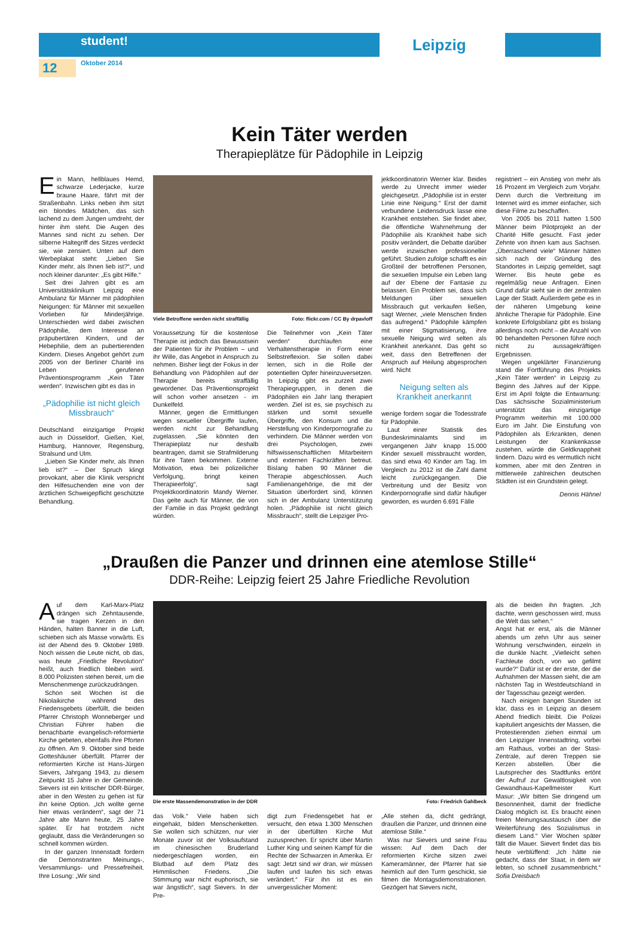student!
Leipzig
12
Oktober 2014
Kein Täter werden
Therapieplätze für Pädophile in Leipzig
Ein Mann, hellblaues Hemd, schwarze Lederjacke, kurze braune Haare, fährt mit der Straßenbahn. Links neben ihm sitzt ein blondes Mädchen, das sich lachend zu dem Jungen umdreht, der hinter ihm steht. Die Augen des Mannes sind nicht zu sehen. Der silberne Haltegriff des Sitzes verdeckt sie, wie zensiert. Unten auf dem Werbeplakat steht: „Lieben Sie Kinder mehr, als Ihnen lieb ist?“, und noch kleiner darunter: „Es gibt Hilfe.“
Seit drei Jahren gibt es am Universitätsklinikum Leipzig eine Ambulanz für Männer mit pädophilen Neigungen: für Männer mit sexuellen Vorlieben für Minderjährige. Unterschieden wird dabei zwischen Pädophilie, dem Interesse an präpubertären Kindern, und der Hebephilie, dem an pubertierenden Kindern. Dieses Angebot gehört zum 2005 von der Berliner Charité ins Leben gerufenen Präventionsprogramm „Kein Täter werden“. Inzwischen gibt es das in
„Pädophilie ist nicht gleich Missbrauch“
Deutschland einzigartige Projekt auch in Düsseldorf, Gießen, Kiel, Hamburg, Hannover, Regensburg, Stralsund und Ulm.
„Lieben Sie Kinder mehr, als Ihnen lieb ist?“ – Der Spruch klingt provokant, aber die Klinik verspricht den Hilfesuchenden eine von der ärztlichen Schweigepflicht geschützte Behandlung.
Viele Betroffene werden nicht straffällig Foto: flickr.com / CC By drpavloff
Voraussetzung für die kostenlose Therapie ist jedoch das Bewusstsein der Patienten für ihr Problem – und ihr Wille, das Angebot in Anspruch zu nehmen. Bisher liegt der Fokus in der Behandlung von Pädophilen auf der Therapie bereits straffällig gewordener. Das Präventionsprojekt will schon vorher ansetzen - im Dunkelfeld.
Männer, gegen die Ermittlungen wegen sexueller Übergriffe laufen, werden nicht zur Behandlung zugelassen. „Sie könnten den Therapieplatz nur deshalb beantragen, damit sie Strafmilderung für ihre Taten bekommen. Externe Motivation, etwa bei polizeilicher Verfolgung, bringt keinen Therapieerfolg“, sagt Projektkoordinatorin Mandy Werner. Das gelte auch für Männer, die von der Familie in das Projekt gedrängt würden.
Die Teilnehmer von „Kein Täter werden“ durchlaufen eine Verhaltenstherapie in Form einer Selbstreflexion. Sie sollen dabei lernen, sich in die Rolle der potentiellen Opfer hineinzuversetzen. In Leipzig gibt es zurzeit zwei Therapiegruppen, in denen die Pädophilen ein Jahr lang therapiert werden. Ziel ist es, sie psychisch zu stärken und somit sexuelle Übergriffe, den Konsum und die Herstellung von Kinderpornografie zu verhindern. Die Männer werden von drei Psychologen, zwei hilfswissenschaftlichen Mitarbeitern und externen Fachkräften betreut. Bislang haben 90 Männer die Therapie abgeschlossen. Auch Familienangehörige, die mit der Situation überfordert sind, können sich in der Ambulanz Unterstützung holen. „Pädophilie ist nicht gleich Missbrauch“, stellt die Leipziger Pro-
jektkoordinatorin Werner klar. Beides werde zu Unrecht immer wieder gleichgesetzt. „Pädophilie ist in erster Linie eine Neigung.“ Erst der damit verbundene Leidensdruck lasse eine Krankheit entstehen. Sie findet aber, die öffentliche Wahrnehmung der Pädophilie als Krankheit habe sich positiv verändert, die Debatte darüber werde inzwischen professioneller geführt. Studien zufolge schafft es ein Großteil der betroffenen Personen, die sexuellen Impulse ein Leben lang auf der Ebene der Fantasie zu belassen. Ein Problem sei, dass sich Meldungen über sexuellen Missbrauch gut verkaufen ließen, sagt Werner, „viele Menschen finden das aufregend.“ Pädophile kämpfen mit einer Stigmatisierung, ihre sexuelle Neigung wird selten als Krankheit anerkannt. Das geht so weit, dass den Betreffenen der Anspruch auf Heilung abgesprochen wird. Nicht
Neigung selten als Krankheit anerkannt
wenige fordern sogar die Todesstrafe für Pädophile.
Laut einer Statistik des Bundeskriminalamts sind im vergangenen Jahr knapp 15.000 Kinder sexuell missbraucht worden, das sind etwa 40 Kinder am Tag. Im Vergleich zu 2012 ist die Zahl damit leicht zurückgegangen. Die Verbreitung und der Besitz von Kinderpornografie sind dafür häufiger geworden, es wurden 6.691 Fälle
registriert – ein Anstieg von mehr als 16 Prozent im Vergleich zum Vorjahr. Denn durch die Verbreitung im Internet wird es immer einfacher, sich diese Filme zu beschaffen.
Von 2005 bis 2011 hatten 1.500 Männer beim Pilotprojekt an der Charité Hilfe gesucht. Fast jeder Zehnte von ihnen kam aus Sachsen. „Überraschend viele“ Männer hätten sich nach der Gründung des Standortes in Leipzig gemeldet, sagt Werner. Bis heute gebe es regelmäßig neue Anfragen. Einen Grund dafür sieht sie in der zentralen Lage der Stadt. Außerdem gebe es in der näheren Umgebung keine ähnliche Therapie für Pädophile. Eine konkrete Erfolgsbilanz gibt es bislang allerdings noch nicht – die Anzahl von 90 behandelten Personen führe noch nicht zu aussagekräftigen Ergebnissen.
Wegen ungeklärter Finanzierung stand die Fortführung des Projekts „Kein Täter werden“ in Leipzig zu Beginn des Jahres auf der Kippe. Erst im April folgte die Entwarnung: Das sächsische Sozialministerium unterstützt das einzigartige Programm weiterhin mit 100.000 Euro im Jahr. Die Einstufung von Pädophilen als Erkrankten, denen Leistungen der Krankenkasse zustehen, würde die Geldknappheit lindern. Dazu wird es vermutlich nicht kommen, aber mit den Zentren in mittlerweile zahlreichen deutschen Städten ist ein Grundstein gelegt.
Dennis Hähnel
„Draußen die Panzer und drinnen eine atemlose Stille“
DDR-Reihe: Leipzig feiert 25 Jahre Friedliche Revolution
Auf dem Karl-Marx-Platz drängen sich Zehntausende, sie tragen Kerzen in den Händen, halten Banner in die Luft, schieben sich als Masse vorwärts. Es ist der Abend des 9. Oktober 1989. Noch wissen die Leute nicht, ob das, was heute „Friedliche Revolution“ heißt, auch friedlich bleiben wird. 8.000 Polizisten stehen bereit, um die Menschenmenge zurückzudrängen.
Schon seit Wochen ist die Nikolaikirche während des Friedensgebets überfüllt, die beiden Pfarrer Christoph Wonneberger und Christian Führer haben die benachbarte evangelisch-reformierte Kirche gebeten, ebenfalls ihre Pforten zu öffnen. Am 9. Oktober sind beide Gotteshäuser überfüllt. Pfarrer der reformierten Kirche ist Hans-Jürgen Sievers, Jahrgang 1943, zu diesem Zeitpunkt 15 Jahre in der Gemeinde. Sievers ist ein kritischer DDR-Bürger, aber in den Westen zu gehen ist für ihn keine Option. „Ich wollte gerne hier etwas verändern“, sagt der 71 Jahre alte Mann heute, 25 Jahre später. Er hat trotzdem nicht geglaubt, dass die Veränderungen so schnell kommen würden.
In der ganzen Innenstadt fordern die Demonstranten Meinungs-, Versammlungs- und Pressefreiheit. Ihre Losung: „Wir sind
Die erste Massendemonstration in der DDR Foto: Friedrich Gahlbeck
das Volk.“ Viele haben sich eingehakt, bilden Menschenketten. Sie wollen sich schützen, nur vier Monate zuvor ist der Volksaufstand im chinesischen Bruderland niedergeschlagen worden, ein Blutbad auf dem Platz des Himmlischen Friedens. „Die Stimmung war nicht euphorisch, sie war ängstlich“, sagt Sievers. In der Pre-
digt zum Friedensgebet hat er versucht, den etwa 1.300 Menschen in der überfüllten Kirche Mut zuzusprechen. Er spricht über Martin Luther King und seinen Kampf für die Rechte der Schwarzen in Amerika. Er sagt: Jetzt sind wir dran, wir müssen laufen und laufen bis sich etwas verändert.“ Für ihn ist es ein unvergesslicher Moment:
„Alle stehen da, dicht gedrängt, draußen die Panzer, und drinnen eine atemlose Stille.“
Was nur Sievers und seine Frau wissen: Auf dem Dach der reformierten Kirche sitzen zwei Kameramänner, der Pfarrer hat sie heimlich auf den Turm geschickt, sie filmen die Montagsdemonstrationen. Gezögert hat Sievers nicht,
als die beiden ihn fragten. „Ich dachte, wenn geschossen wird, muss die Welt das sehen.“
Angst hat er erst, als die Männer abends um zehn Uhr aus seiner Wohnung verschwinden, einzeln in die dunkle Nacht. „Vielleicht sehen Fachleute doch, von wo gefilmt wurde?“ Dafür ist er der erste, der die Aufnahmen der Massen sieht, die am nächsten Tag in Westdeutschland in der Tagesschau gezeigt werden.
Nach einigen bangen Stunden ist klar, dass es in Leipzig an diesem Abend friedlich bleibt. Die Polizei kapituliert angesichts der Massen, die Protestierenden ziehen einmal um den Leipziger Innenstadtring, vorbei am Rathaus, vorbei an der Stasi-Zentrale, auf deren Treppen sie Kerzen abstellen. Über die Lautsprecher des Stadtfunks ertönt der Aufruf zur Gewaltlosigkeit von Gewandhaus-Kapellmeister Kurt Masur: „Wir bitten Sie dringend um Besonnenheit, damit der friedliche Dialog möglich ist. Es braucht einen freien Meinungsaustausch über die Weiterführung des Sozialismus in diesem Land.“ Vier Wochen später fällt die Mauer. Sievert findet das bis heute verblüffend: „Ich hätte nie gedacht, dass der Staat, in dem wir lebten, so schnell zusammenbricht.“ Sofia Dreisbach